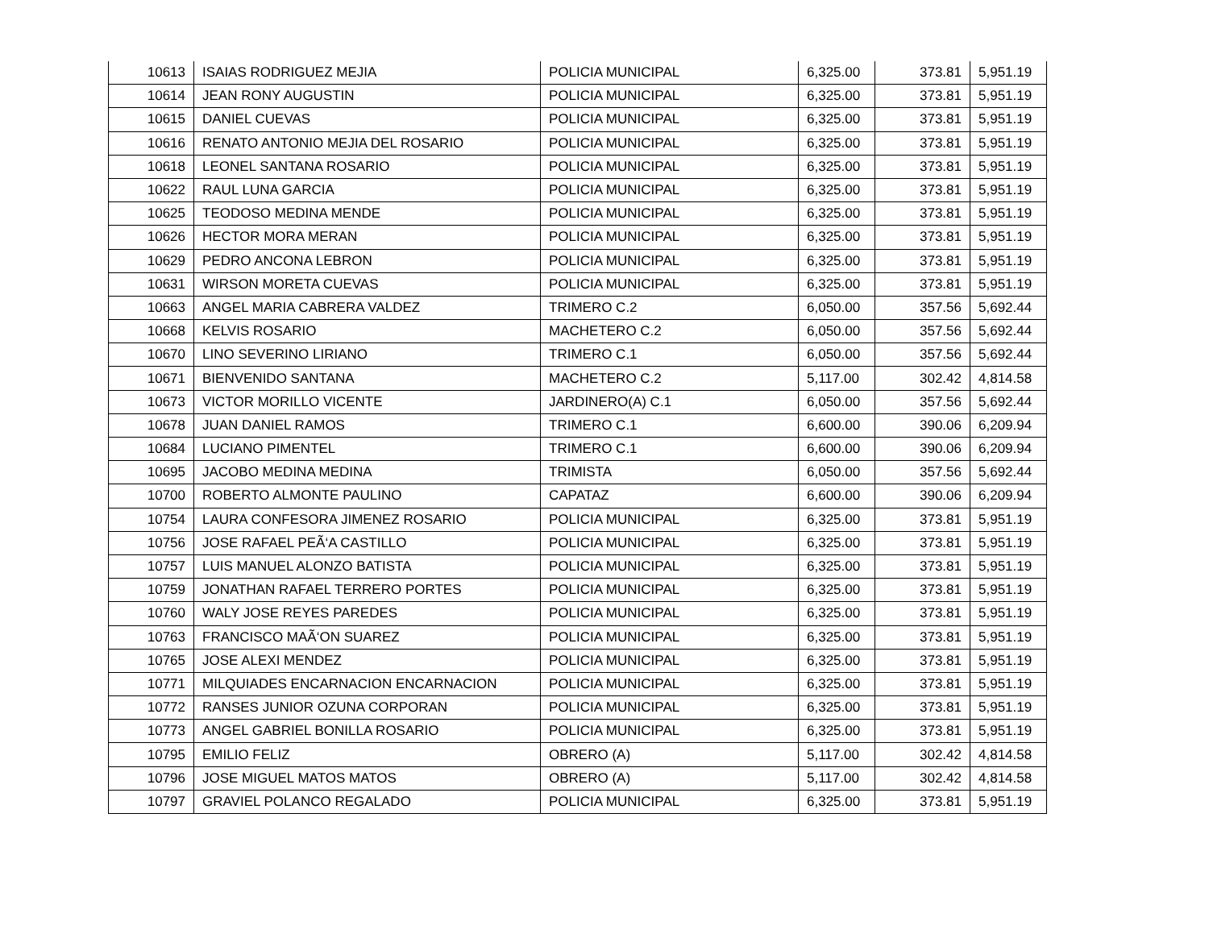| 10613 | ISAIAS RODRIGUEZ MEJIA | POLICIA MUNICIPAL | 6,325.00 | 373.81 | 5,951.19 |
| 10614 | JEAN RONY AUGUSTIN | POLICIA MUNICIPAL | 6,325.00 | 373.81 | 5,951.19 |
| 10615 | DANIEL CUEVAS | POLICIA MUNICIPAL | 6,325.00 | 373.81 | 5,951.19 |
| 10616 | RENATO ANTONIO MEJIA DEL ROSARIO | POLICIA MUNICIPAL | 6,325.00 | 373.81 | 5,951.19 |
| 10618 | LEONEL SANTANA ROSARIO | POLICIA MUNICIPAL | 6,325.00 | 373.81 | 5,951.19 |
| 10622 | RAUL LUNA GARCIA | POLICIA MUNICIPAL | 6,325.00 | 373.81 | 5,951.19 |
| 10625 | TEODOSO MEDINA MENDE | POLICIA MUNICIPAL | 6,325.00 | 373.81 | 5,951.19 |
| 10626 | HECTOR MORA MERAN | POLICIA MUNICIPAL | 6,325.00 | 373.81 | 5,951.19 |
| 10629 | PEDRO ANCONA LEBRON | POLICIA MUNICIPAL | 6,325.00 | 373.81 | 5,951.19 |
| 10631 | WIRSON MORETA CUEVAS | POLICIA MUNICIPAL | 6,325.00 | 373.81 | 5,951.19 |
| 10663 | ANGEL MARIA CABRERA VALDEZ | TRIMERO C.2 | 6,050.00 | 357.56 | 5,692.44 |
| 10668 | KELVIS ROSARIO | MACHETERO C.2 | 6,050.00 | 357.56 | 5,692.44 |
| 10670 | LINO SEVERINO LIRIANO | TRIMERO C.1 | 6,050.00 | 357.56 | 5,692.44 |
| 10671 | BIENVENIDO SANTANA | MACHETERO C.2 | 5,117.00 | 302.42 | 4,814.58 |
| 10673 | VICTOR MORILLO VICENTE | JARDINERO(A) C.1 | 6,050.00 | 357.56 | 5,692.44 |
| 10678 | JUAN DANIEL RAMOS | TRIMERO C.1 | 6,600.00 | 390.06 | 6,209.94 |
| 10684 | LUCIANO PIMENTEL | TRIMERO C.1 | 6,600.00 | 390.06 | 6,209.94 |
| 10695 | JACOBO MEDINA MEDINA | TRIMISTA | 6,050.00 | 357.56 | 5,692.44 |
| 10700 | ROBERTO ALMONTE PAULINO | CAPATAZ | 6,600.00 | 390.06 | 6,209.94 |
| 10754 | LAURA CONFESORA JIMENEZ ROSARIO | POLICIA MUNICIPAL | 6,325.00 | 373.81 | 5,951.19 |
| 10756 | JOSE RAFAEL PEÃ‘A CASTILLO | POLICIA MUNICIPAL | 6,325.00 | 373.81 | 5,951.19 |
| 10757 | LUIS MANUEL ALONZO BATISTA | POLICIA MUNICIPAL | 6,325.00 | 373.81 | 5,951.19 |
| 10759 | JONATHAN RAFAEL TERRERO PORTES | POLICIA MUNICIPAL | 6,325.00 | 373.81 | 5,951.19 |
| 10760 | WALY JOSE REYES PAREDES | POLICIA MUNICIPAL | 6,325.00 | 373.81 | 5,951.19 |
| 10763 | FRANCISCO MAÃ‘ON SUAREZ | POLICIA MUNICIPAL | 6,325.00 | 373.81 | 5,951.19 |
| 10765 | JOSE ALEXI MENDEZ | POLICIA MUNICIPAL | 6,325.00 | 373.81 | 5,951.19 |
| 10771 | MILQUIADES ENCARNACION ENCARNACION | POLICIA MUNICIPAL | 6,325.00 | 373.81 | 5,951.19 |
| 10772 | RANSES JUNIOR OZUNA CORPORAN | POLICIA MUNICIPAL | 6,325.00 | 373.81 | 5,951.19 |
| 10773 | ANGEL GABRIEL BONILLA ROSARIO | POLICIA MUNICIPAL | 6,325.00 | 373.81 | 5,951.19 |
| 10795 | EMILIO FELIZ | OBRERO (A) | 5,117.00 | 302.42 | 4,814.58 |
| 10796 | JOSE MIGUEL MATOS MATOS | OBRERO (A) | 5,117.00 | 302.42 | 4,814.58 |
| 10797 | GRAVIEL POLANCO REGALADO | POLICIA MUNICIPAL | 6,325.00 | 373.81 | 5,951.19 |